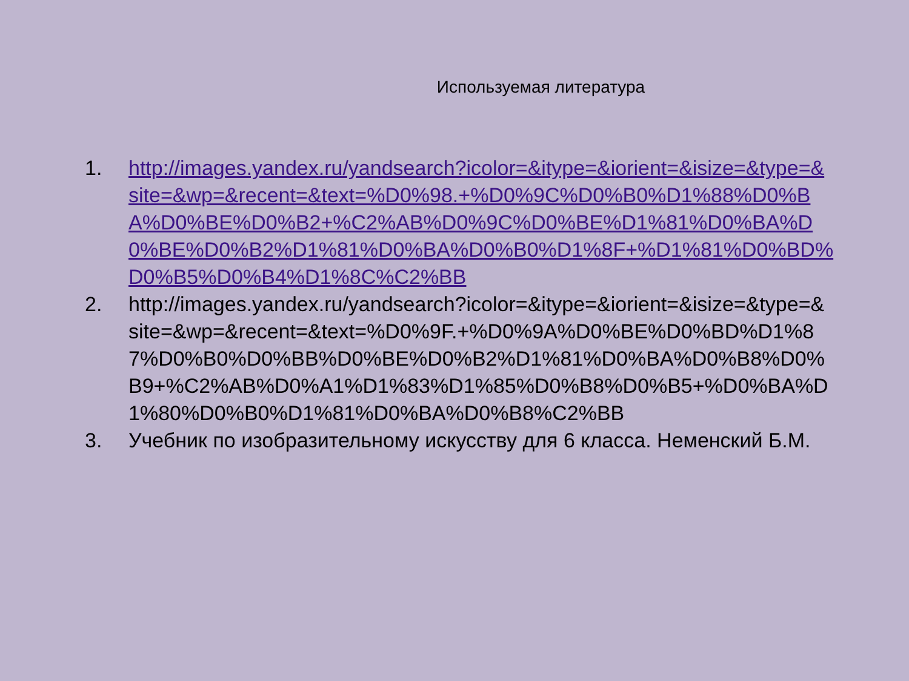Используемая литература
1. http://images.yandex.ru/yandsearch?icolor=&itype=&iorient=&isize=&type=&site=&wp=&recent=&text=%D0%98.+%D0%9C%D0%B0%D1%88%D0%BA%D0%BE%D0%B2+%C2%AB%D0%9C%D0%BE%D1%81%D0%BA%D0%BE%D0%B2%D1%81%D0%BA%D0%B0%D1%8F+%D1%81%D0%BD%D0%B5%D0%B4%D1%8C%C2%BB
2. http://images.yandex.ru/yandsearch?icolor=&itype=&iorient=&isize=&type=&site=&wp=&recent=&text=%D0%9F.+%D0%9A%D0%BE%D0%BD%D1%87%D0%B0%D0%BB%D0%BE%D0%B2%D1%81%D0%BA%D0%B8%D0%B9+%C2%AB%D0%A1%D1%83%D1%85%D0%B8%D0%B5+%D0%BA%D1%80%D0%B0%D1%81%D0%BA%D0%B8%C2%BB
3. Учебник по изобразительному искусству для 6 класса. Неменский Б.М.